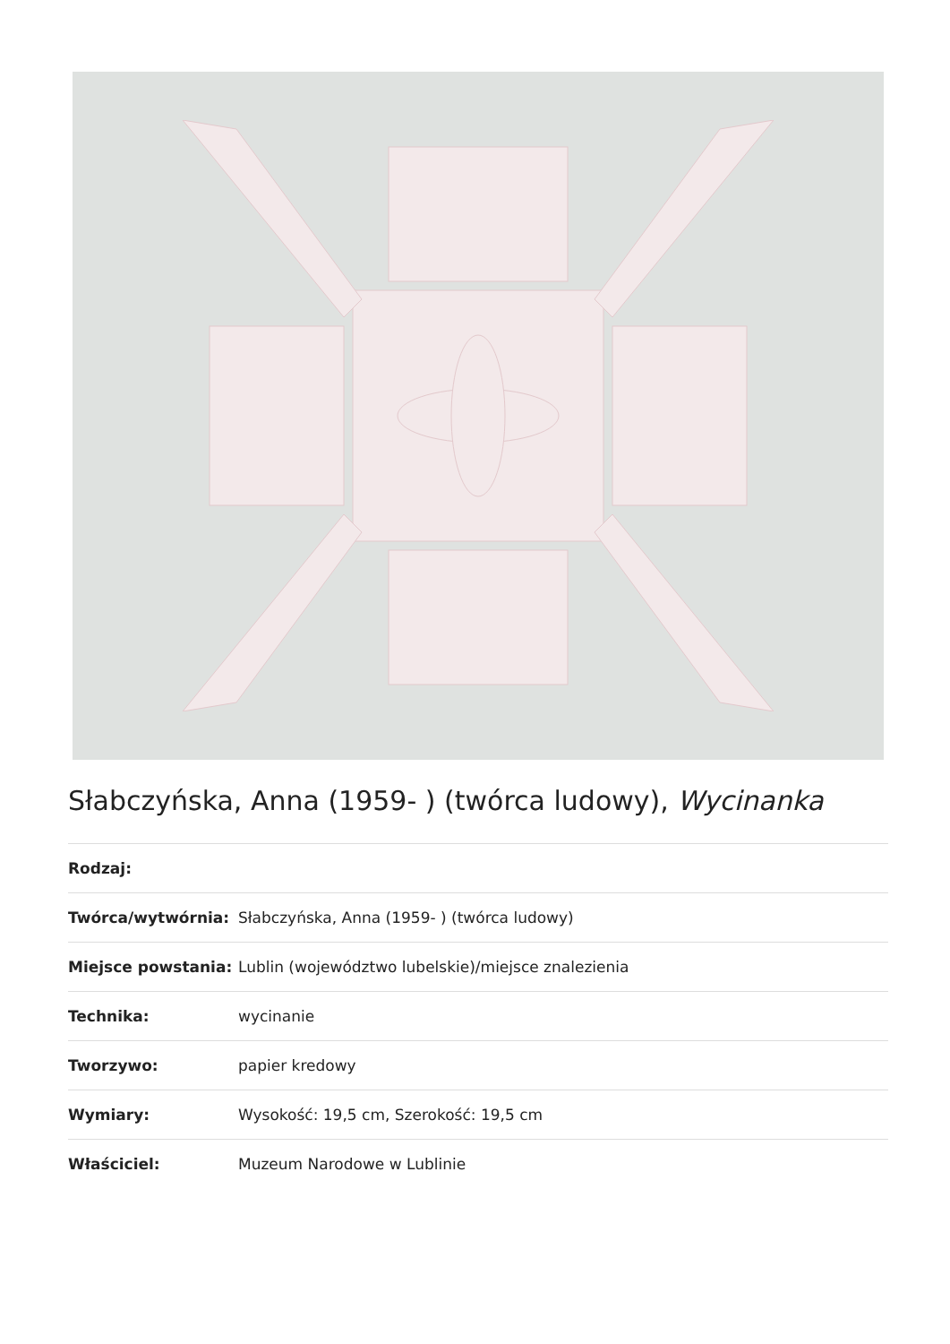Słabczyńska, Anna (1959- ) (twórca ludowy), Wycinanka
| Rodzaj: | |
| Twórca/wytwórnia: | Słabczyńska, Anna (1959- ) (twórca ludowy) |
| Miejsce powstania: | Lublin (województwo lubelskie)/miejsce znalezienia |
| Technika: | wycinanie |
| Tworzywo: | papier kredowy |
| Wymiary: | Wysokość: 19,5 cm, Szerokość: 19,5 cm |
| Właściciel: | Muzeum Narodowe w Lublinie |